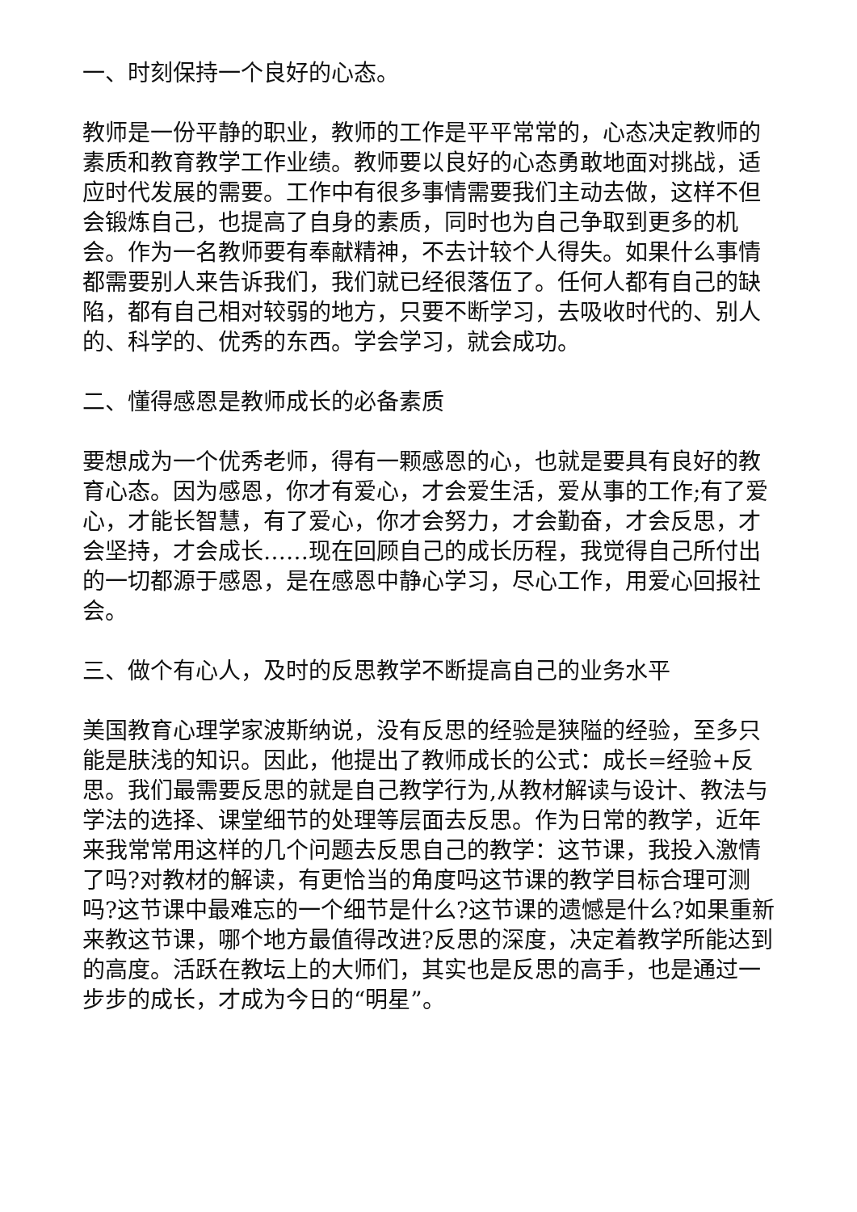一、时刻保持一个良好的心态。
教师是一份平静的职业，教师的工作是平平常常的，心态决定教师的素质和教育教学工作业绩。教师要以良好的心态勇敢地面对挑战，适应时代发展的需要。工作中有很多事情需要我们主动去做，这样不但会锻炼自己，也提高了自身的素质，同时也为自己争取到更多的机会。作为一名教师要有奉献精神，不去计较个人得失。如果什么事情都需要别人来告诉我们，我们就已经很落伍了。任何人都有自己的缺陷，都有自己相对较弱的地方，只要不断学习，去吸收时代的、别人的、科学的、优秀的东西。学会学习，就会成功。
二、懂得感恩是教师成长的必备素质
要想成为一个优秀老师，得有一颗感恩的心，也就是要具有良好的教育心态。因为感恩，你才有爱心，才会爱生活，爱从事的工作;有了爱心，才能长智慧，有了爱心，你才会努力，才会勤奋，才会反思，才会坚持，才会成长……现在回顾自己的成长历程，我觉得自己所付出的一切都源于感恩，是在感恩中静心学习，尽心工作，用爱心回报社会。
三、做个有心人，及时的反思教学不断提高自己的业务水平
美国教育心理学家波斯纳说，没有反思的经验是狭隘的经验，至多只能是肤浅的知识。因此，他提出了教师成长的公式：成长=经验+反思。我们最需要反思的就是自己教学行为,从教材解读与设计、教法与学法的选择、课堂细节的处理等层面去反思。作为日常的教学，近年来我常常用这样的几个问题去反思自己的教学：这节课，我投入激情了吗?对教材的解读，有更恰当的角度吗这节课的教学目标合理可测吗?这节课中最难忘的一个细节是什么?这节课的遗憾是什么?如果重新来教这节课，哪个地方最值得改进?反思的深度，决定着教学所能达到的高度。活跃在教坛上的大师们，其实也是反思的高手，也是通过一步步的成长，才成为今日的“明星”。